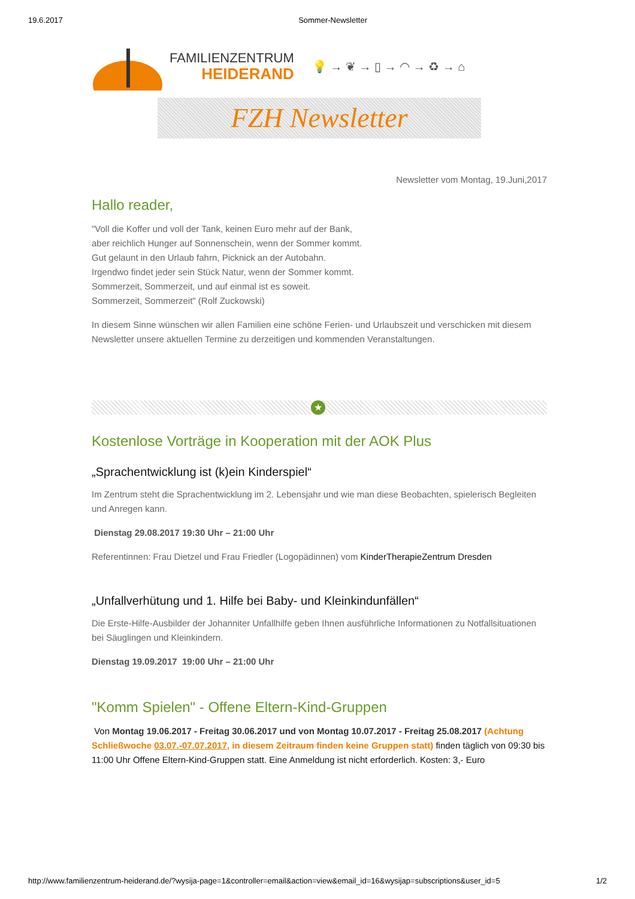19.6.2017 Sommer-Newsletter
FAMILIENZENTRUM
HEIDERAND
💡 → ❦ → ▯ → ◠ → ♻ → ⌂
FZH Newsletter
Newsletter vom Montag, 19.Juni,2017
Hallo reader,
"Voll die Koffer und voll der Tank, keinen Euro mehr auf der Bank,
aber reichlich Hunger auf Sonnenschein, wenn der Sommer kommt.
Gut gelaunt in den Urlaub fahrn, Picknick an der Autobahn.
Irgendwo findet jeder sein Stück Natur, wenn der Sommer kommt.
Sommerzeit, Sommerzeit, und auf einmal ist es soweit.
Sommerzeit, Sommerzeit" (Rolf Zuckowski)
In diesem Sinne wünschen wir allen Familien eine schöne Ferien- und Urlaubszeit und verschicken mit diesem Newsletter unsere aktuellen Termine zu derzeitigen und kommenden Veranstaltungen.
★
Kostenlose Vorträge in Kooperation mit der AOK Plus
„Sprachentwicklung ist (k)ein Kinderspiel“
Im Zentrum steht die Sprachentwicklung im 2. Lebensjahr und wie man diese Beobachten, spielerisch Begleiten und Anregen kann.
Dienstag 29.08.2017 19:30 Uhr – 21:00 Uhr
Referentinnen: Frau Dietzel und Frau Friedler (Logopädinnen) vom KinderTherapieZentrum Dresden
„Unfallverhütung und 1. Hilfe bei Baby- und Kleinkindunfällen“
Die Erste-Hilfe-Ausbilder der Johanniter Unfallhilfe geben Ihnen ausführliche Informationen zu Notfallsituationen bei Säuglingen und Kleinkindern.
Dienstag 19.09.2017 19:00 Uhr – 21:00 Uhr
"Komm Spielen" - Offene Eltern-Kind-Gruppen
Von Montag 19.06.2017 - Freitag 30.06.2017 und von Montag 10.07.2017 - Freitag 25.08.2017 (Achtung Schließwoche 03.07.-07.07.2017, in diesem Zeitraum finden keine Gruppen statt) finden täglich von 09:30 bis 11:00 Uhr Offene Eltern-Kind-Gruppen statt. Eine Anmeldung ist nicht erforderlich. Kosten: 3,- Euro
http://www.familienzentrum-heiderand.de/?wysija-page=1&controller=email&action=view&email_id=16&wysijap=subscriptions&user_id=5 1/2